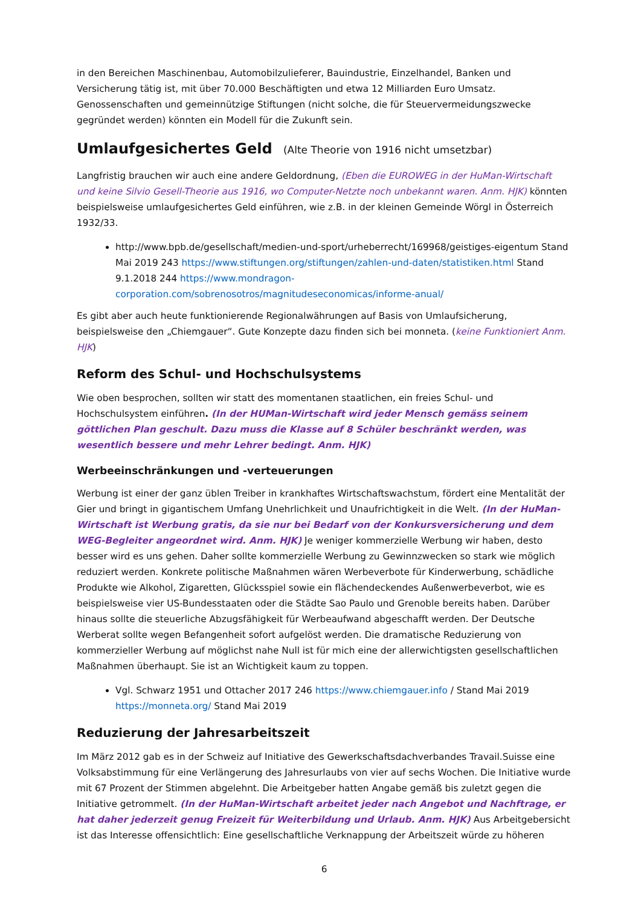in den Bereichen Maschinenbau, Automobilzulieferer, Bauindustrie, Einzelhandel, Banken und Versicherung tätig ist, mit über 70.000 Beschäftigten und etwa 12 Milliarden Euro Umsatz. Genossenschaften und gemeinnützige Stiftungen (nicht solche, die für Steuervermeidungszwecke gegründet werden) könnten ein Modell für die Zukunft sein.
Umlaufgesichertes Geld (Alte Theorie von 1916 nicht umsetzbar)
Langfristig brauchen wir auch eine andere Geldordnung, (Eben die EUROWEG in der HuMan-Wirtschaft und keine Silvio Gesell-Theorie aus 1916, wo Computer-Netzte noch unbekannt waren. Anm. HJK) könnten beispielsweise umlaufgesichertes Geld einführen, wie z.B. in der kleinen Gemeinde Wörgl in Österreich 1932/33.
http://www.bpb.de/gesellschaft/medien-und-sport/urheberrecht/169968/geistiges-eigentum Stand Mai 2019 243 https://www.stiftungen.org/stiftungen/zahlen-und-daten/statistiken.html Stand 9.1.2018 244 https://www.mondragon-corporation.com/sobrenosotros/magnitudeseconomicas/informe-anual/
Es gibt aber auch heute funktionierende Regionalwährungen auf Basis von Umlaufsicherung, beispielsweise den „Chiemgauer“. Gute Konzepte dazu finden sich bei monneta. (keine Funktioniert Anm. HJK)
Reform des Schul- und Hochschulsystems
Wie oben besprochen, sollten wir statt des momentanen staatlichen, ein freies Schul- und Hochschulsystem einführen. (In der HUMan-Wirtschaft wird jeder Mensch gemäss seinem göttlichen Plan geschult. Dazu muss die Klasse auf 8 Schüler beschränkt werden, was wesentlich bessere und mehr Lehrer bedingt. Anm. HJK)
Werbeeinschränkungen und -verteuerungen
Werbung ist einer der ganz üblen Treiber in krankhaftes Wirtschaftswachstum, fördert eine Mentalität der Gier und bringt in gigantischem Umfang Unehrlichkeit und Unaufrichtigkeit in die Welt. (In der HuMan-Wirtschaft ist Werbung gratis, da sie nur bei Bedarf von der Konkursversicherung und dem WEG-Begleiter angeordnet wird. Anm. HJK) Je weniger kommerzielle Werbung wir haben, desto besser wird es uns gehen. Daher sollte kommerzielle Werbung zu Gewinnzwecken so stark wie möglich reduziert werden. Konkrete politische Maßnahmen wären Werbeverbote für Kinderwerbung, schädliche Produkte wie Alkohol, Zigaretten, Glücksspiel sowie ein flächendeckendes Außenwerbeverbot, wie es beispielsweise vier US-Bundesstaaten oder die Städte Sao Paulo und Grenoble bereits haben. Darüber hinaus sollte die steuerliche Abzugsfähigkeit für Werbeaufwand abgeschafft werden. Der Deutsche Werberat sollte wegen Befangenheit sofort aufgelöst werden. Die dramatische Reduzierung von kommerzieller Werbung auf möglichst nahe Null ist für mich eine der allerwichtigsten gesellschaftlichen Maßnahmen überhaupt. Sie ist an Wichtigkeit kaum zu toppen.
Vgl. Schwarz 1951 und Ottacher 2017 246 https://www.chiemgauer.info / Stand Mai 2019 https://monneta.org/ Stand Mai 2019
Reduzierung der Jahresarbeitszeit
Im März 2012 gab es in der Schweiz auf Initiative des Gewerkschaftsdachverbandes Travail.Suisse eine Volksabstimmung für eine Verlängerung des Jahresurlaubs von vier auf sechs Wochen. Die Initiative wurde mit 67 Prozent der Stimmen abgelehnt. Die Arbeitgeber hatten Angabe gemäß bis zuletzt gegen die Initiative getrommelt. (In der HuMan-Wirtschaft arbeitet jeder nach Angebot und Nachftrage, er hat daher jederzeit genug Freizeit für Weiterbildung und Urlaub. Anm. HJK) Aus Arbeitgebersicht ist das Interesse offensichtlich: Eine gesellschaftliche Verknappung der Arbeitszeit würde zu höheren
6